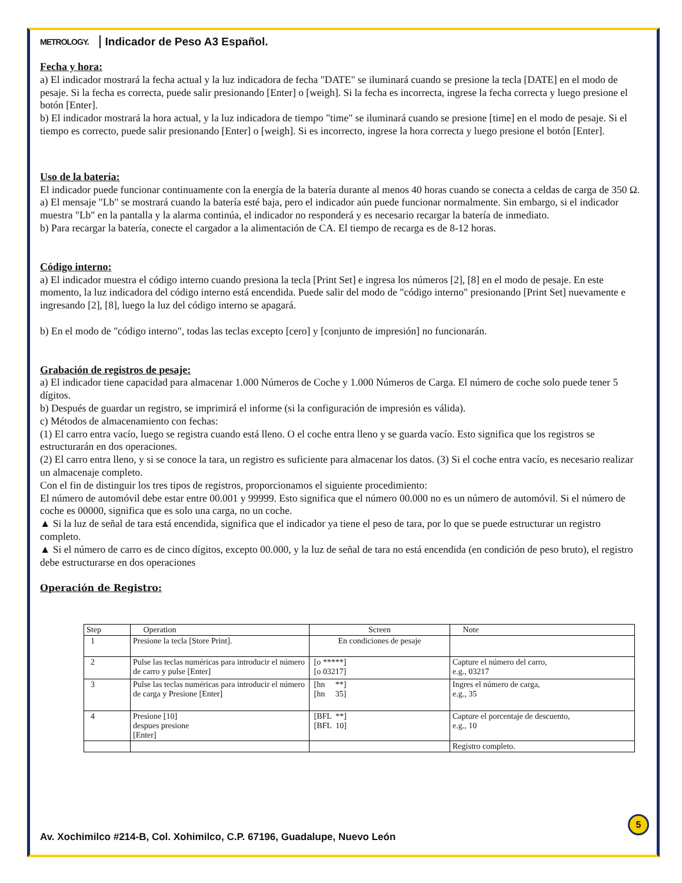METROLOGY. Indicador de Peso A3 Español.
Fecha y hora:
a) El indicador mostrará la fecha actual y la luz indicadora de fecha "DATE" se iluminará cuando se presione la tecla [DATE] en el modo de pesaje. Si la fecha es correcta, puede salir presionando [Enter] o [weigh]. Si la fecha es incorrecta, ingrese la fecha correcta y luego presione el botón [Enter].
b) El indicador mostrará la hora actual, y la luz indicadora de tiempo "time" se iluminará cuando se presione [time] en el modo de pesaje. Si el tiempo es correcto, puede salir presionando [Enter] o [weigh]. Si es incorrecto, ingrese la hora correcta y luego presione el botón [Enter].
Uso de la batería:
El indicador puede funcionar continuamente con la energía de la batería durante al menos 40 horas cuando se conecta a celdas de carga de 350 Ω.
a) El mensaje "Lb" se mostrará cuando la batería esté baja, pero el indicador aún puede funcionar normalmente. Sin embargo, si el indicador muestra "Lb" en la pantalla y la alarma continúa, el indicador no responderá y es necesario recargar la batería de inmediato.
b) Para recargar la batería, conecte el cargador a la alimentación de CA. El tiempo de recarga es de 8-12 horas.
Código interno:
a) El indicador muestra el código interno cuando presiona la tecla [Print Set] e ingresa los números [2], [8] en el modo de pesaje. En este momento, la luz indicadora del código interno está encendida. Puede salir del modo de "código interno" presionando [Print Set] nuevamente e ingresando [2], [8], luego la luz del código interno se apagará.
b) En el modo de "código interno", todas las teclas excepto [cero] y [conjunto de impresión] no funcionarán.
Grabación de registros de pesaje:
a) El indicador tiene capacidad para almacenar 1.000 Números de Coche y 1.000 Números de Carga. El número de coche solo puede tener 5 dígitos.
b) Después de guardar un registro, se imprimirá el informe (si la configuración de impresión es válida).
c) Métodos de almacenamiento con fechas:
(1) El carro entra vacío, luego se registra cuando está lleno. O el coche entra lleno y se guarda vacío. Esto significa que los registros se estructurarán en dos operaciones.
(2) El carro entra lleno, y si se conoce la tara, un registro es suficiente para almacenar los datos. (3) Si el coche entra vacío, es necesario realizar un almacenaje completo.
Con el fin de distinguir los tres tipos de registros, proporcionamos el siguiente procedimiento:
El número de automóvil debe estar entre 00.001 y 99999. Esto significa que el número 00.000 no es un número de automóvil. Si el número de coche es 00000, significa que es solo una carga, no un coche.
▲ Si la luz de señal de tara está encendida, significa que el indicador ya tiene el peso de tara, por lo que se puede estructurar un registro completo.
▲ Si el número de carro es de cinco dígitos, excepto 00.000, y la luz de señal de tara no está encendida (en condición de peso bruto), el registro debe estructurarse en dos operaciones
Operación de Registro:
| Step | Operation | Screen | Note |
| --- | --- | --- | --- |
| 1 | Presione la tecla [Store Print]. | En condiciones de pesaje | |
| 2 | Pulse las teclas numéricas para introducir el número de carro y pulse [Enter] | [o *****] [o 03217] | Capture el número del carro, e.g., 03217 |
| 3 | Pulse las teclas numéricas para introducir el número de carga y Presione [Enter] | [hn **] [hn 35] | Ingres el número de carga, e.g., 35 |
| 4 | Presione [10] despues presione [Enter] | [BFL **] [BFL 10] | Capture el porcentaje de descuento, e.g., 10 |
| | | | Registro completo. |
5
Av. Xochimilco #214-B, Col. Xohimilco, C.P. 67196, Guadalupe, Nuevo León